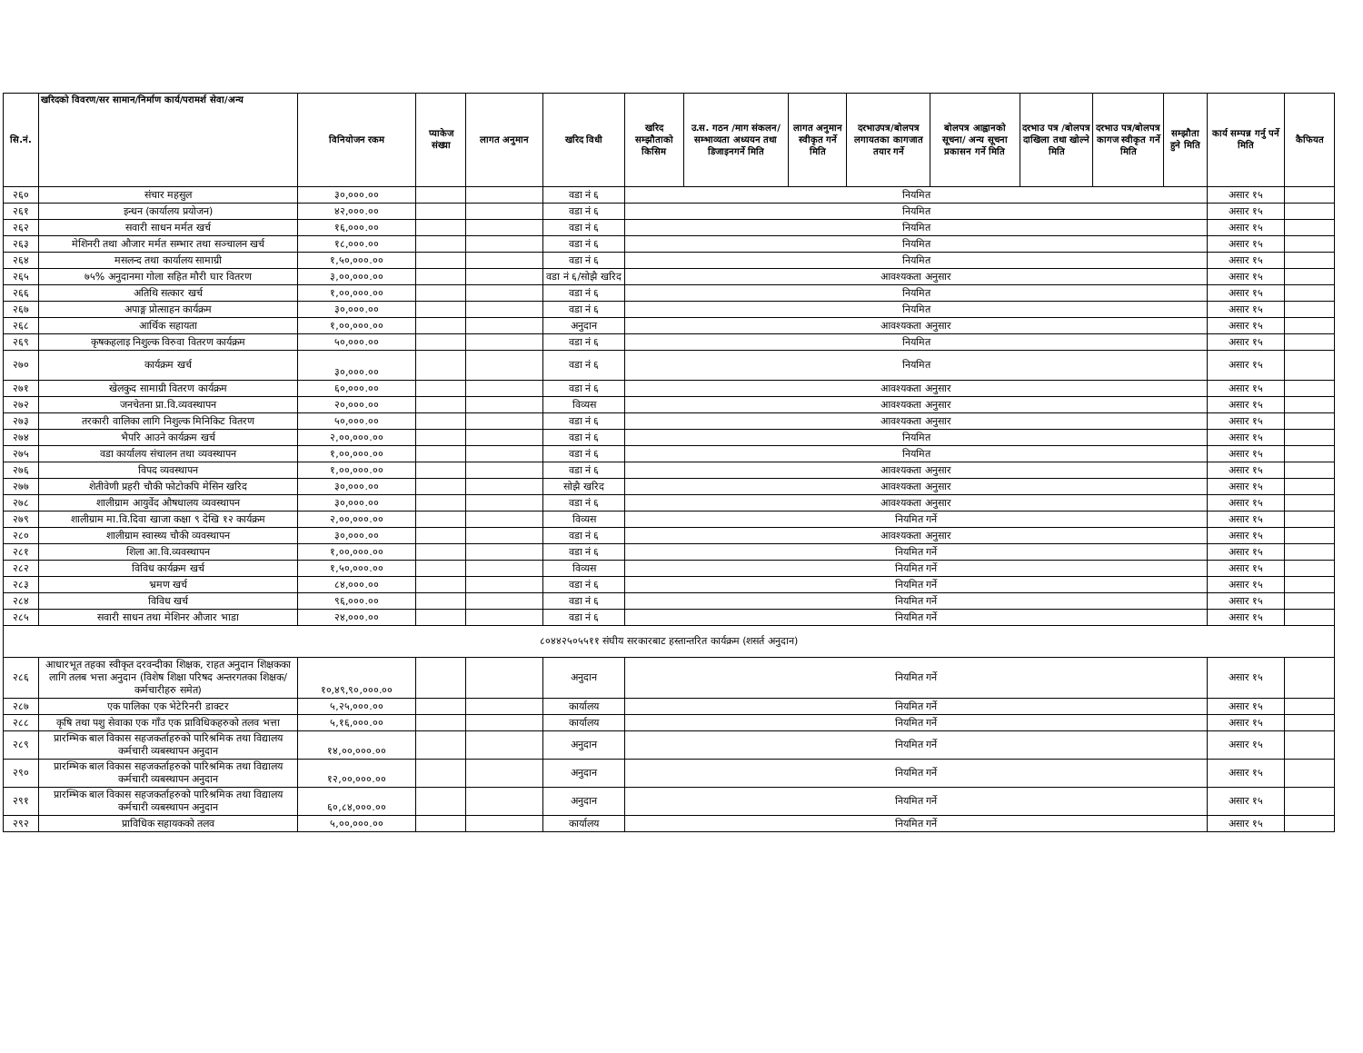| सि.नं. | खरिदको विवरण/सर सामान/निर्माण कार्य/परामर्श सेवा/अन्य | विनियोजन रकम | प्याकेज संख्या | लागत अनुमान | खरिद विधी | खरिद सम्झौताको किसिम | उ.स. गठन /माग संकलन/सम्भाव्यता अध्ययन तथा डिजाइनगर्ने मिति | लागत अनुमान स्वीकृत गर्ने मिति | दरभाउपत्र/बोलपत्र लगायतका कागजात तयार गर्ने | बोलपत्र आह्वानको सूचना/ अन्य सूचना प्रकासन गर्ने मिति | दरभाउ पत्र /बोलपत्र दाखिला तथा खोल्ने मिति | दरभाउ पत्र/बोलपत्र कागज स्वीकृत गर्ने मिति | सम्झौता हुने मिति | कार्य सम्पन्न गर्नु पर्ने मिति | कैफियत |
| --- | --- | --- | --- | --- | --- | --- | --- | --- | --- | --- | --- | --- | --- | --- | --- |
| २६० | संचार महसुल | ३०,०००.०० | | | वडा नं ६ | नियमित | | | | | | | | असार १५ | |
| २६१ | इन्धन (कार्यालय प्रयोजन) | ४२,०००.०० | | | वडा नं ६ | नियमित | | | | | | | | असार १५ | |
| २६२ | सवारी साधन मर्मत खर्च | १६,०००.०० | | | वडा नं ६ | नियमित | | | | | | | | असार १५ | |
| २६३ | मेशिनरी तथा औजार मर्मत सम्भार तथा सञ्चालन खर्च | १८,०००.०० | | | वडा नं ६ | नियमित | | | | | | | | असार १५ | |
| २६४ | मसलन्द तथा कार्यालय सामाग्री | १,५०,०००.०० | | | वडा नं ६ | नियमित | | | | | | | | असार १५ | |
| २६५ | ७५% अनुदानमा गोला सहित मौरी घार वितरण | ३,००,०००.०० | | | वडा नं ६/सोझै खरिद | आवश्यकता अनुसार | | | | | | | | असार १५ | |
| २६६ | अतिथि सत्कार खर्च | १,००,०००.०० | | | वडा नं ६ | नियमित | | | | | | | | असार १५ | |
| २६७ | अपाङ्ग प्रोत्साहन कार्यक्रम | ३०,०००.०० | | | वडा नं ६ | नियमित | | | | | | | | असार १५ | |
| २६८ | आर्थिक सहायता | १,००,०००.०० | | | अनुदान | आवश्यकता अनुसार | | | | | | | | असार १५ | |
| २६९ | कृषकहलाइ निशुल्क विरुवा वितरण कार्यक्रम | ५०,०००.०० | | | वडा नं ६ | नियमित | | | | | | | | असार १५ | |
| २७० | कार्यक्रम खर्च | ३०,०००.०० | | | वडा नं ६ | नियमित | | | | | | | | असार १५ | |
| २७१ | खेलकुद सामाग्री वितरण कार्यक्रम | ६०,०००.०० | | | वडा नं ६ | आवश्यकता अनुसार | | | | | | | | असार १५ | |
| २७२ | जनचेतना प्रा.वि.व्यवस्थापन | २०,०००.०० | | | विव्यस | आवश्यकता अनुसार | | | | | | | | असार १५ | |
| २७३ | तरकारी वालिका लागि निशुल्क मिनिकिट वितरण | ५०,०००.०० | | | वडा नं ६ | आवश्यकता अनुसार | | | | | | | | असार १५ | |
| २७४ | भैपरि आउने कार्यक्रम खर्च | २,००,०००.०० | | | वडा नं ६ | नियमित | | | | | | | | असार १५ | |
| २७५ | वडा कार्यालय संचालन तथा व्यवस्थापन | १,००,०००.०० | | | वडा नं ६ | नियमित | | | | | | | | असार १५ | |
| २७६ | विपद व्यवस्थापन | १,००,०००.०० | | | वडा नं ६ | आवश्यकता अनुसार | | | | | | | | असार १५ | |
| २७७ | शेतीवेणी प्रहरी चौकी फोटोकपि मेसिन खरिद | ३०,०००.०० | | | सोझै खरिद | आवश्यकता अनुसार | | | | | | | | असार १५ | |
| २७८ | शालीग्राम आयुर्वेद औषधालय व्यवस्थापन | ३०,०००.०० | | | वडा नं ६ | आवश्यकता अनुसार | | | | | | | | असार १५ | |
| २७९ | शालीग्राम मा.वि.दिवा खाजा कक्षा ९ देखि १२ कार्यक्रम | २,००,०००.०० | | | विव्यस | नियमित गर्ने | | | | | | | | असार १५ | |
| २८० | शालीग्राम स्वास्थ्य चौकी व्यवस्थापन | ३०,०००.०० | | | वडा नं ६ | आवश्यकता अनुसार | | | | | | | | असार १५ | |
| २८१ | शिला आ.वि.व्यवस्थापन | १,००,०००.०० | | | वडा नं ६ | नियमित गर्ने | | | | | | | | असार १५ | |
| २८२ | विविध कार्यक्रम खर्च | १,५०,०००.०० | | | विव्यस | नियमित गर्ने | | | | | | | | असार १५ | |
| २८३ | भ्रमण खर्च | ८४,०००.०० | | | वडा नं ६ | नियमित गर्ने | | | | | | | | असार १५ | |
| २८४ | विविध खर्च | ९६,०००.०० | | | वडा नं ६ | नियमित गर्ने | | | | | | | | असार १५ | |
| २८५ | सवारी साधन तथा मेशिनर औजार भाडा | २४,०००.०० | | | वडा नं ६ | नियमित गर्ने | | | | | | | | असार १५ | |
| ८०४४२५०५५११ संघीय सरकारबाट हस्तान्तरित कार्यक्रम (शसर्त अनुदान) | | | | | | | | | | | | | | | |
| २८६ | आधारभूत तहका स्वीकृत दरवन्दीका शिक्षक, राहत अनुदान शिक्षकका लागि तलब भत्ता अनुदान (विशेष शिक्षा परिषद अन्तरगतका शिक्षक/कर्मचारीहरु समेत) | १०,४९,९०,०००.०० | | | अनुदान | नियमित गर्ने | | | | | | | | असार १५ | |
| २८७ | एक पालिका एक भेटेरिनरी डाक्टर | ५,२५,०००.०० | | | कार्यालय | नियमित गर्ने | | | | | | | | असार १५ | |
| २८८ | कृषि तथा पशु सेवाका एक गाँउ एक प्राविधिकहरुको तलव भत्ता | ५,१६,०००.०० | | | कार्यालय | नियमित गर्ने | | | | | | | | असार १५ | |
| २८९ | प्रारम्भिक बाल विकास सहजकर्ताहरुको पारिश्रमिक तथा विद्यालय कर्मचारी व्यबस्थापन अनुदान | १४,००,०००.०० | | | अनुदान | नियमित गर्ने | | | | | | | | असार १५ | |
| २९० | प्रारम्भिक बाल विकास सहजकर्ताहरुको पारिश्रमिक तथा विद्यालय कर्मचारी व्यबस्थापन अनुदान | १२,००,०००.०० | | | अनुदान | नियमित गर्ने | | | | | | | | असार १५ | |
| २९१ | प्रारम्भिक बाल विकास सहजकर्ताहरुको पारिश्रमिक तथा विद्यालय कर्मचारी व्यबस्थापन अनुदान | ६०,८४,०००.०० | | | अनुदान | नियमित गर्ने | | | | | | | | असार १५ | |
| २९२ | प्राविधिक सहायकको तलव | ५,००,०००.०० | | | कार्यालय | नियमित गर्ने | | | | | | | | असार १५ | |